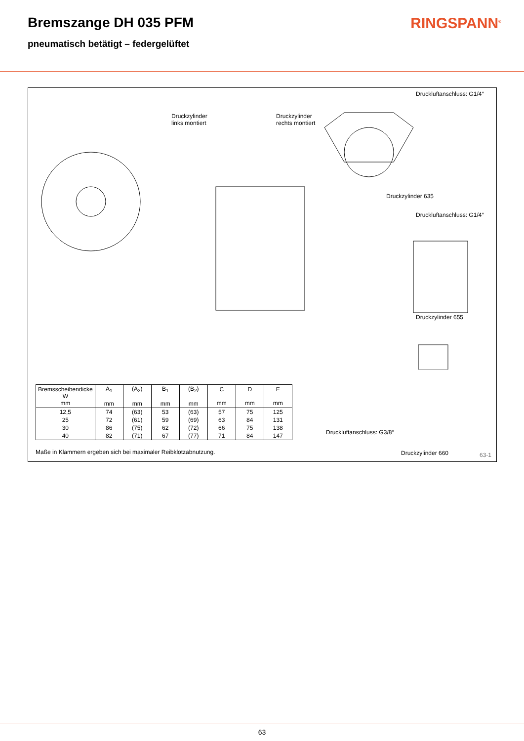Bremszange DH 035 PFM RINGSPANN<sup>®</sup>
pneumatisch betätigt – federgelüftet
Druckluftanschluss: G1/4“
Druckzylinder
links montiert
Druckzylinder
rechts montiert
Druckzylinder 635
Druckluftanschluss: G1/4“
Druckzylinder 655
Druckluftanschluss: G3/8“
Druckzylinder 660
| Bremsscheibendicke W mm | A<sub>1</sub> mm | (A<sub>2</sub>) mm | B<sub>1</sub> mm | (B<sub>2</sub>) mm | C mm | D mm | E mm |
| --- | --- | --- | --- | --- | --- | --- | --- |
| 12,5 | 74 | (63) | 53 | (63) | 57 | 75 | 125 |
| 25 | 72 | (61) | 59 | (69) | 63 | 84 | 131 |
| 30 | 86 | (75) | 62 | (72) | 66 | 75 | 138 |
| 40 | 82 | (71) | 67 | (77) | 71 | 84 | 147 |
Maße in Klammern ergeben sich bei maximaler Reibklotzabnutzung.
63-1
63